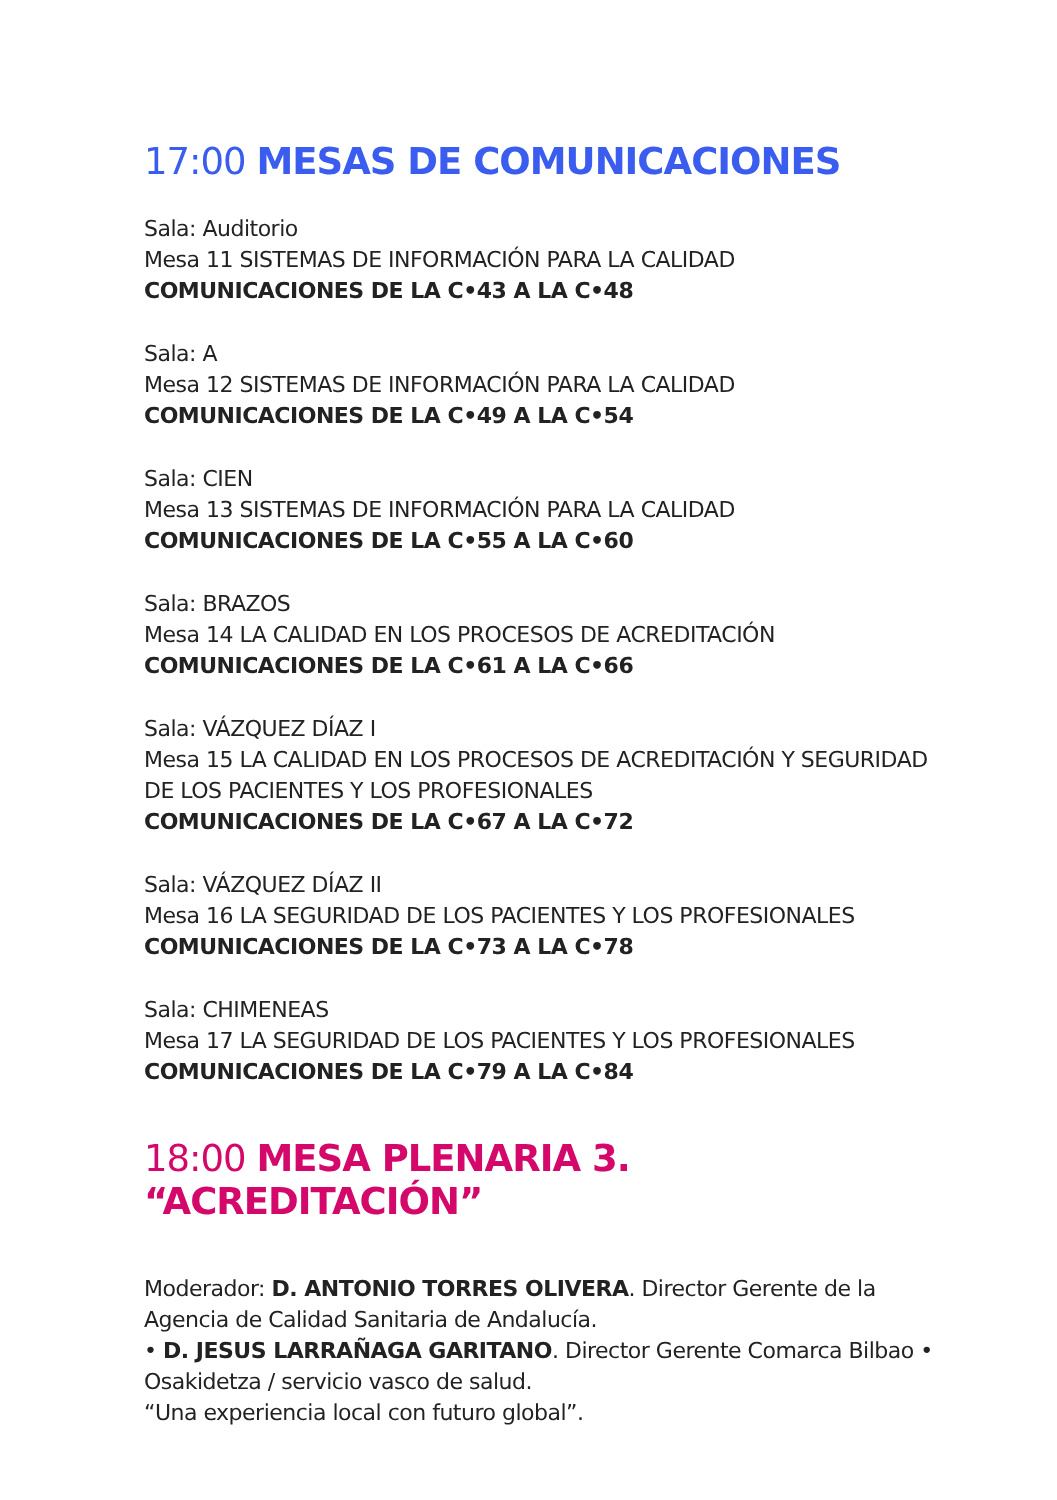17:00 MESAS DE COMUNICACIONES
Sala: Auditorio
Mesa 11 SISTEMAS DE INFORMACIÓN PARA LA CALIDAD
COMUNICACIONES DE LA C•43 A LA C•48
Sala: A
Mesa 12 SISTEMAS DE INFORMACIÓN PARA LA CALIDAD
COMUNICACIONES DE LA C•49 A LA C•54
Sala: CIEN
Mesa 13 SISTEMAS DE INFORMACIÓN PARA LA CALIDAD
COMUNICACIONES DE LA C•55 A LA C•60
Sala: BRAZOS
Mesa 14 LA CALIDAD EN LOS PROCESOS DE ACREDITACIÓN
COMUNICACIONES DE LA C•61 A LA C•66
Sala: VÁZQUEZ DÍAZ I
Mesa 15 LA CALIDAD EN LOS PROCESOS DE ACREDITACIÓN Y SEGURIDAD DE LOS PACIENTES Y LOS PROFESIONALES
COMUNICACIONES DE LA C•67 A LA C•72
Sala: VÁZQUEZ DÍAZ II
Mesa 16 LA SEGURIDAD DE LOS PACIENTES Y LOS PROFESIONALES
COMUNICACIONES DE LA C•73 A LA C•78
Sala: CHIMENEAS
Mesa 17 LA SEGURIDAD DE LOS PACIENTES Y LOS PROFESIONALES
COMUNICACIONES DE LA C•79 A LA C•84
18:00 MESA PLENARIA 3. “ACREDITACIÓN”
Moderador: D. ANTONIO TORRES OLIVERA. Director Gerente de la Agencia de Calidad Sanitaria de Andalucía.
• D. JESUS LARRAÑAGA GARITANO. Director Gerente Comarca Bilbao • Osakidetza / servicio vasco de salud.
“Una experiencia local con futuro global”.